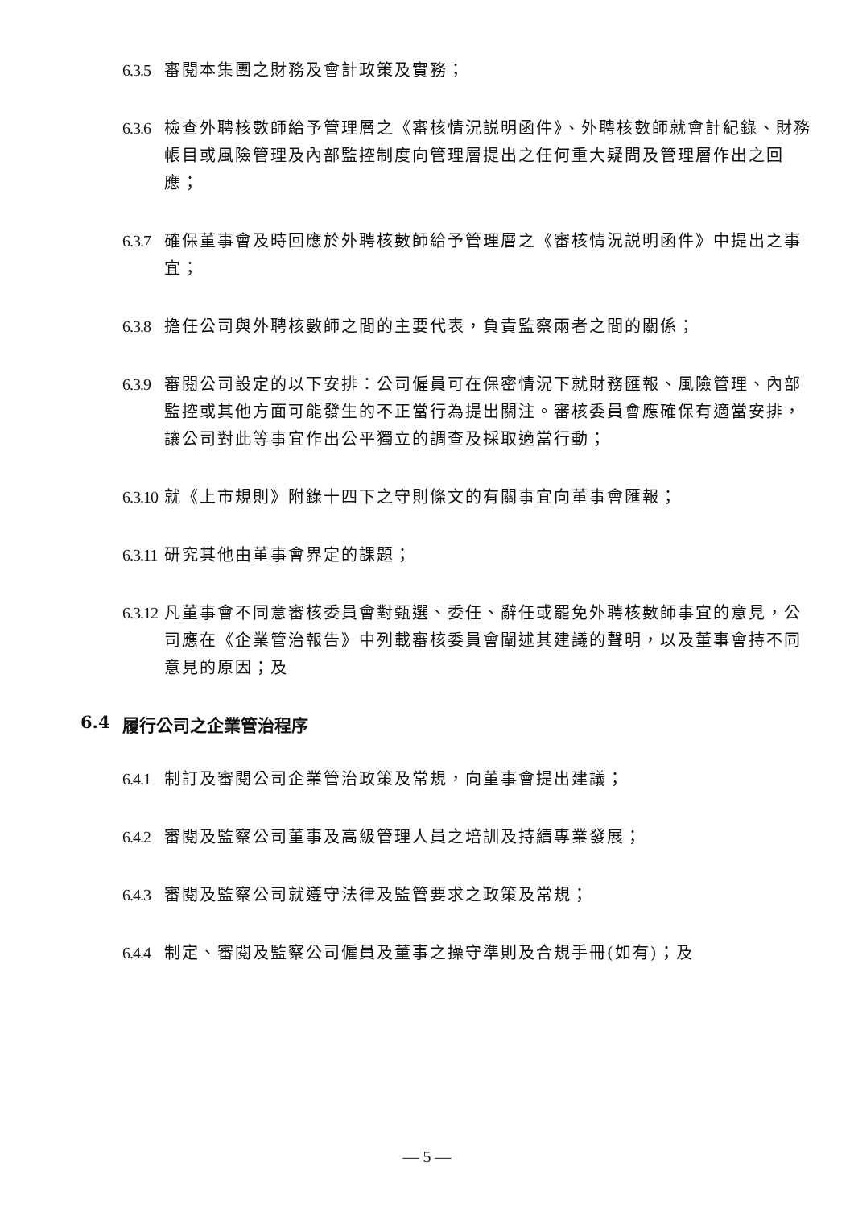6.3.5 審閱本集團之財務及會計政策及實務；
6.3.6 檢查外聘核數師給予管理層之《審核情況説明函件》、外聘核數師就會計紀錄、財務帳目或風險管理及內部監控制度向管理層提出之任何重大疑問及管理層作出之回應；
6.3.7 確保董事會及時回應於外聘核數師給予管理層之《審核情況説明函件》中提出之事宜；
6.3.8 擔任公司與外聘核數師之間的主要代表，負責監察兩者之間的關係；
6.3.9 審閱公司設定的以下安排：公司僱員可在保密情況下就財務匯報、風險管理、內部監控或其他方面可能發生的不正當行為提出關注。審核委員會應確保有適當安排，讓公司對此等事宜作出公平獨立的調查及採取適當行動；
6.3.10 就《上市規則》附錄十四下之守則條文的有關事宜向董事會匯報；
6.3.11 研究其他由董事會界定的課題；
6.3.12 凡董事會不同意審核委員會對甄選、委任、辭任或罷免外聘核數師事宜的意見，公司應在《企業管治報告》中列載審核委員會闡述其建議的聲明，以及董事會持不同意見的原因；及
6.4 履行公司之企業管治程序
6.4.1 制訂及審閱公司企業管治政策及常規，向董事會提出建議；
6.4.2 審閱及監察公司董事及高級管理人員之培訓及持續專業發展；
6.4.3 審閱及監察公司就遵守法律及監管要求之政策及常規；
6.4.4 制定、審閱及監察公司僱員及董事之操守準則及合規手冊(如有)；及
— 5 —